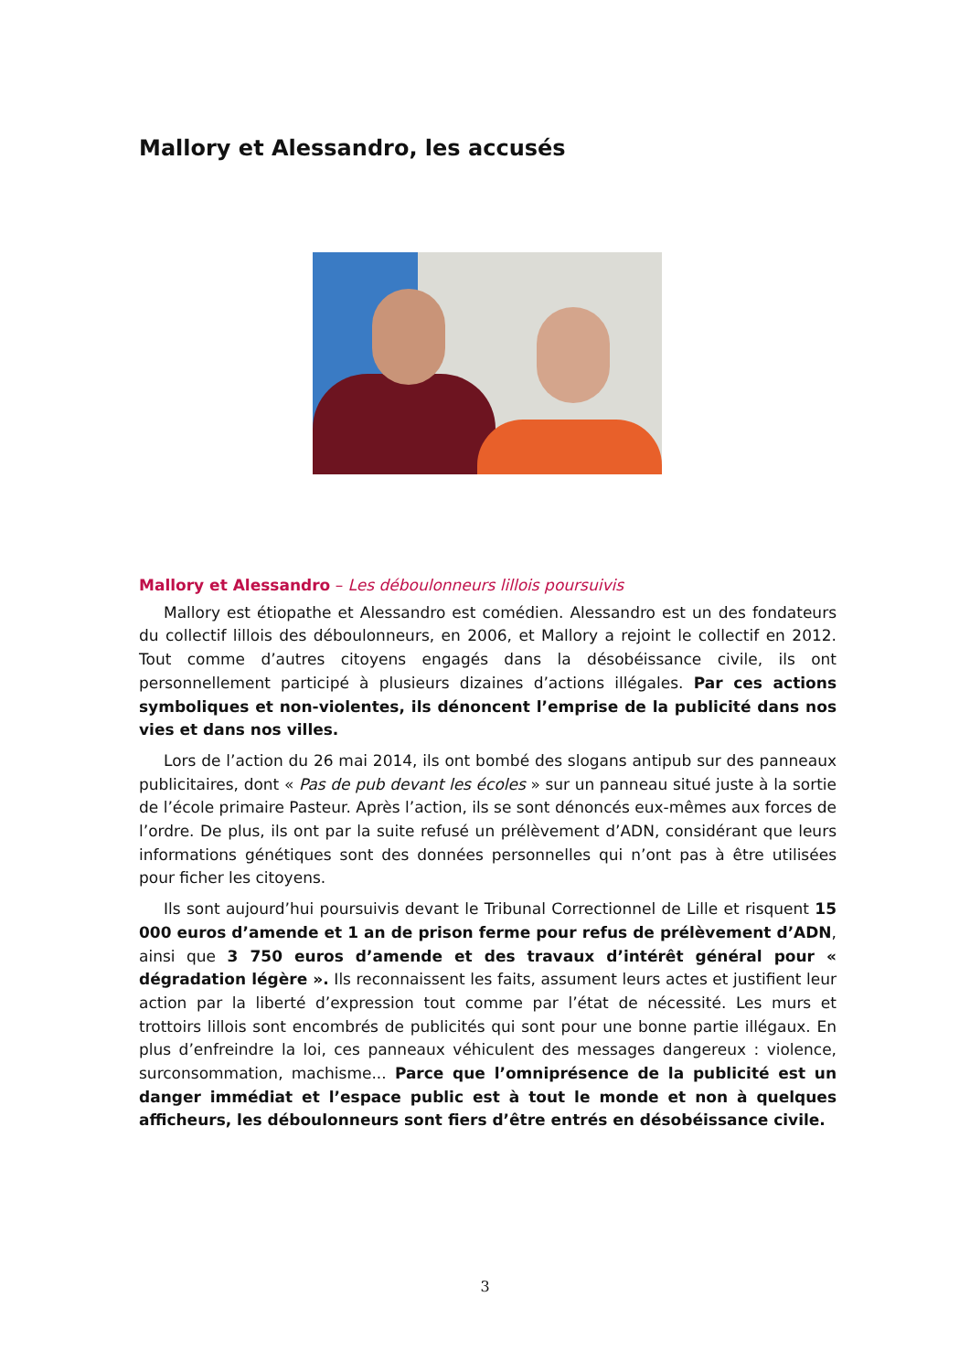Mallory et Alessandro, les accusés
Mallory et Alessandro – Les déboulonneurs lillois poursuivis
Mallory est étiopathe et Alessandro est comédien. Alessandro est un des fondateurs du collectif lillois des déboulonneurs, en 2006, et Mallory a rejoint le collectif en 2012. Tout comme d’autres citoyens engagés dans la désobéissance civile, ils ont personnellement participé à plusieurs dizaines d’actions illégales. Par ces actions symboliques et non-violentes, ils dénoncent l’emprise de la publicité dans nos vies et dans nos villes.
Lors de l’action du 26 mai 2014, ils ont bombé des slogans antipub sur des panneaux publicitaires, dont « Pas de pub devant les écoles » sur un panneau situé juste à la sortie de l’école primaire Pasteur. Après l’action, ils se sont dénoncés eux-mêmes aux forces de l’ordre. De plus, ils ont par la suite refusé un prélèvement d’ADN, considérant que leurs informations génétiques sont des données personnelles qui n’ont pas à être utilisées pour ficher les citoyens.
Ils sont aujourd’hui poursuivis devant le Tribunal Correctionnel de Lille et risquent 15 000 euros d’amende et 1 an de prison ferme pour refus de prélèvement d’ADN, ainsi que 3 750 euros d’amende et des travaux d’intérêt général pour « dégradation légère ». Ils reconnaissent les faits, assument leurs actes et justifient leur action par la liberté d’expression tout comme par l’état de nécessité. Les murs et trottoirs lillois sont encombrés de publicités qui sont pour une bonne partie illégaux. En plus d’enfreindre la loi, ces panneaux véhiculent des messages dangereux : violence, surconsommation, machisme... Parce que l’omniprésence de la publicité est un danger immédiat et l’espace public est à tout le monde et non à quelques afficheurs, les déboulonneurs sont fiers d’être entrés en désobéissance civile.
3